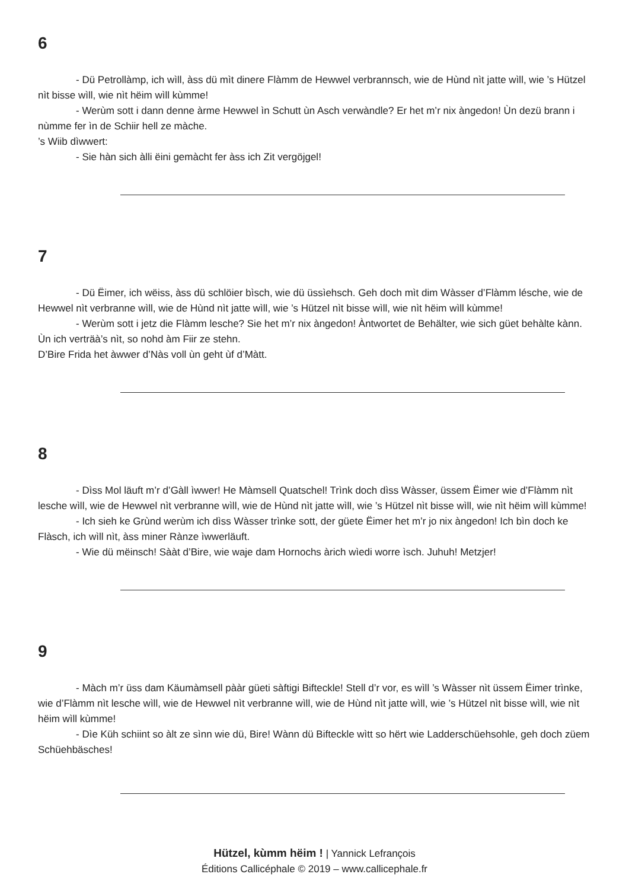6
- Dü Petrollàmp, ich wìll, àss dü mìt dinere Flàmm de Hewwel verbrannsch, wie de Hùnd nìt jatte wìll, wie ’s Hützel nìt bisse wìll, wie nìt hëim wìll kùmme!
- Werùm sott i dann denne àrme Hewwel ìn Schutt ùn Asch verwàndle? Er het m’r nix àngedon! Ùn dezü brann i nùmme fer ìn de Schiir hell ze màche.
’s Wiib dìwwert:
- Sie hàn sich àlli ëini gemàcht fer àss ich Zit vergöjgel!
7
- Dü Ëimer, ich wëiss, àss dü schlöier bìsch, wie dü üssìehsch. Geh doch mìt dim Wàsser d’Flàmm lésche, wie de Hewwel nìt verbranne wìll, wie de Hùnd nìt jatte wìll, wie ’s Hützel nìt bisse wìll, wie nìt hëim wìll kùmme!
- Werùm sott i jetz die Flàmm lesche? Sie het m’r nix àngedon! Àntwortet de Behälter, wie sich güet behàlte kànn. Ùn ich verträà’s nìt, so nohd àm Fiir ze stehn.
D’Bire Frida het àwwer d’Nàs voll ùn geht ùf d’Màtt.
8
- Dìss Mol läuft m’r d’Gàll ìwwer! He Màmsell Quatschel! Trìnk doch dìss Wàsser, üssem Ëimer wie d’Flàmm nìt lesche wìll, wie de Hewwel nìt verbranne wìll, wie de Hùnd nìt jatte wìll, wie ’s Hützel nìt bisse wìll, wie nìt hëim wìll kùmme!
- Ich sieh ke Grùnd werùm ich dìss Wàsser trìnke sott, der güete Ëimer het m’r jo nix àngedon! Ich bìn doch ke Flàsch, ich wìll nìt, àss miner Rànze ìwwerläuft.
- Wie dü mëinsch! Sààt d’Bire, wie waje dam Hornochs àrich wìedi worre ìsch. Juhuh! Metzjer!
9
- Màch m’r üss dam Käumàmsell pààr güeti sàftigi Bifteckle! Stell d’r vor, es wìll ’s Wàsser nìt üssem Ëimer trìnke, wie d’Flàmm nìt lesche wìll, wie de Hewwel nìt verbranne wìll, wie de Hùnd nìt jatte wìll, wie ’s Hützel nìt bisse wìll, wie nìt hëim wìll kùmme!
- Dìe Küh schiint so àlt ze sìnn wie dü, Bire! Wànn dü Bifteckle wìtt so hërt wie Ladderschüehsohle, geh doch züem Schüehbäsches!
Hützel, kùmm hëim ! | Yannick Lefrançois
Éditions Callicéphale © 2019 – www.callicephale.fr